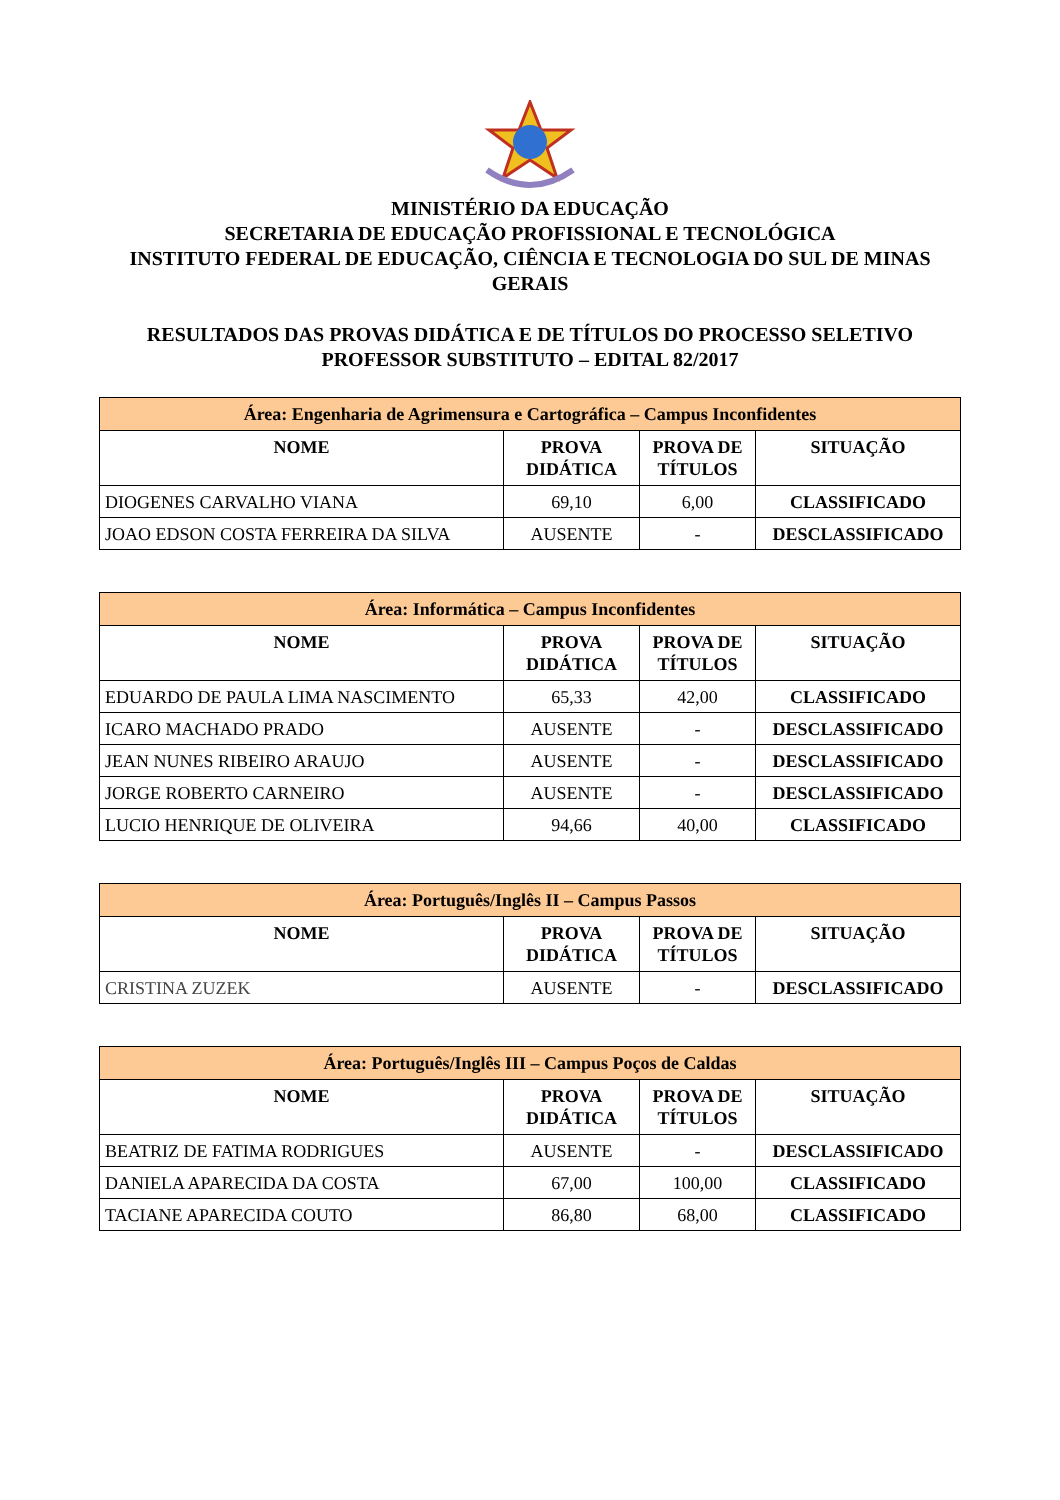MINISTÉRIO DA EDUCAÇÃO
SECRETARIA DE EDUCAÇÃO PROFISSIONAL E TECNOLÓGICA
INSTITUTO FEDERAL DE EDUCAÇÃO, CIÊNCIA E TECNOLOGIA DO SUL DE MINAS GERAIS
RESULTADOS DAS PROVAS DIDÁTICA E DE TÍTULOS DO PROCESSO SELETIVO
PROFESSOR SUBSTITUTO – EDITAL 82/2017
| Área: Engenharia de Agrimensura e Cartográfica – Campus Inconfidentes | | | |
| --- | --- | --- | --- |
| NOME | PROVA DIDÁTICA | PROVA DE TÍTULOS | SITUAÇÃO |
| DIOGENES CARVALHO VIANA | 69,10 | 6,00 | CLASSIFICADO |
| JOAO EDSON COSTA FERREIRA DA SILVA | AUSENTE | - | DESCLASSIFICADO |
| Área: Informática – Campus Inconfidentes | | | |
| --- | --- | --- | --- |
| NOME | PROVA DIDÁTICA | PROVA DE TÍTULOS | SITUAÇÃO |
| EDUARDO DE PAULA LIMA NASCIMENTO | 65,33 | 42,00 | CLASSIFICADO |
| ICARO MACHADO PRADO | AUSENTE | - | DESCLASSIFICADO |
| JEAN NUNES RIBEIRO ARAUJO | AUSENTE | - | DESCLASSIFICADO |
| JORGE ROBERTO CARNEIRO | AUSENTE | - | DESCLASSIFICADO |
| LUCIO HENRIQUE DE OLIVEIRA | 94,66 | 40,00 | CLASSIFICADO |
| Área: Português/Inglês II – Campus Passos | | | |
| --- | --- | --- | --- |
| NOME | PROVA DIDÁTICA | PROVA DE TÍTULOS | SITUAÇÃO |
| CRISTINA ZUZEK | AUSENTE | - | DESCLASSIFICADO |
| Área: Português/Inglês III – Campus Poços de Caldas | | | |
| --- | --- | --- | --- |
| NOME | PROVA DIDÁTICA | PROVA DE TÍTULOS | SITUAÇÃO |
| BEATRIZ DE FATIMA RODRIGUES | AUSENTE | - | DESCLASSIFICADO |
| DANIELA APARECIDA DA COSTA | 67,00 | 100,00 | CLASSIFICADO |
| TACIANE APARECIDA COUTO | 86,80 | 68,00 | CLASSIFICADO |